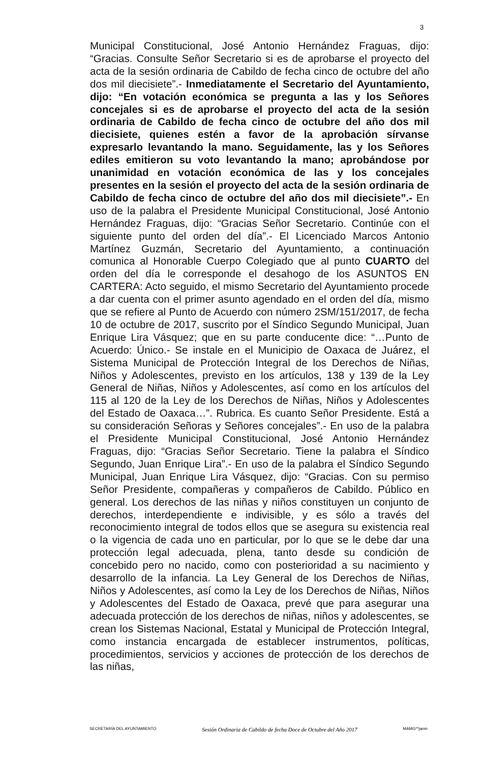3
Municipal Constitucional, José Antonio Hernández Fraguas, dijo: “Gracias. Consulte Señor Secretario si es de aprobarse el proyecto del acta de la sesión ordinaria de Cabildo de fecha cinco de octubre del año dos mil diecisiete”.- Inmediatamente el Secretario del Ayuntamiento, dijo: “En votación económica se pregunta a las y los Señores concejales si es de aprobarse el proyecto del acta de la sesión ordinaria de Cabildo de fecha cinco de octubre del año dos mil diecisiete, quienes estén a favor de la aprobación sírvanse expresarlo levantando la mano. Seguidamente, las y los Señores ediles emitieron su voto levantando la mano; aprobándose por unanimidad en votación económica de las y los concejales presentes en la sesión el proyecto del acta de la sesión ordinaria de Cabildo de fecha cinco de octubre del año dos mil diecisiete”.- En uso de la palabra el Presidente Municipal Constitucional, José Antonio Hernández Fraguas, dijo: “Gracias Señor Secretario. Continúe con el siguiente punto del orden del día”.- El Licenciado Marcos Antonio Martínez Guzmán, Secretario del Ayuntamiento, a continuación comunica al Honorable Cuerpo Colegiado que al punto CUARTO del orden del día le corresponde el desahogo de los ASUNTOS EN CARTERA: Acto seguido, el mismo Secretario del Ayuntamiento procede a dar cuenta con el primer asunto agendado en el orden del día, mismo que se refiere al Punto de Acuerdo con número 2SM/151/2017, de fecha 10 de octubre de 2017, suscrito por el Síndico Segundo Municipal, Juan Enrique Lira Vásquez; que en su parte conducente dice: “…Punto de Acuerdo: Único.- Se instale en el Municipio de Oaxaca de Juárez, el Sistema Municipal de Protección Integral de los Derechos de Niñas, Niños y Adolescentes, previsto en los artículos, 138 y 139 de la Ley General de Niñas, Niños y Adolescentes, así como en los artículos del 115 al 120 de la Ley de los Derechos de Niñas, Niños y Adolescentes del Estado de Oaxaca…”. Rubrica. Es cuanto Señor Presidente. Está a su consideración Señoras y Señores concejales”.- En uso de la palabra el Presidente Municipal Constitucional, José Antonio Hernández Fraguas, dijo: “Gracias Señor Secretario. Tiene la palabra el Síndico Segundo, Juan Enrique Lira”.- En uso de la palabra el Síndico Segundo Municipal, Juan Enrique Lira Vásquez, dijo: “Gracias. Con su permiso Señor Presidente, compañeras y compañeros de Cabildo. Público en general. Los derechos de las niñas y niños constituyen un conjunto de derechos, interdependiente e indivisible, y es sólo a través del reconocimiento integral de todos ellos que se asegura su existencia real o la vigencia de cada uno en particular, por lo que se le debe dar una protección legal adecuada, plena, tanto desde su condición de concebido pero no nacido, como con posterioridad a su nacimiento y desarrollo de la infancia. La Ley General de los Derechos de Niñas, Niños y Adolescentes, así como la Ley de los Derechos de Niñas, Niños y Adolescentes del Estado de Oaxaca, prevé que para asegurar una adecuada protección de los derechos de niñas, niños y adolescentes, se crean los Sistemas Nacional, Estatal y Municipal de Protección Integral, como instancia encargada de establecer instrumentos, políticas, procedimientos, servicios y acciones de protección de los derechos de las niñas,
SECRETARÍA DEL AYUNTAMIENTO Sesión Ordinaria de Cabildo de fecha Doce de Octubre del Año 2017 MAMG**janm